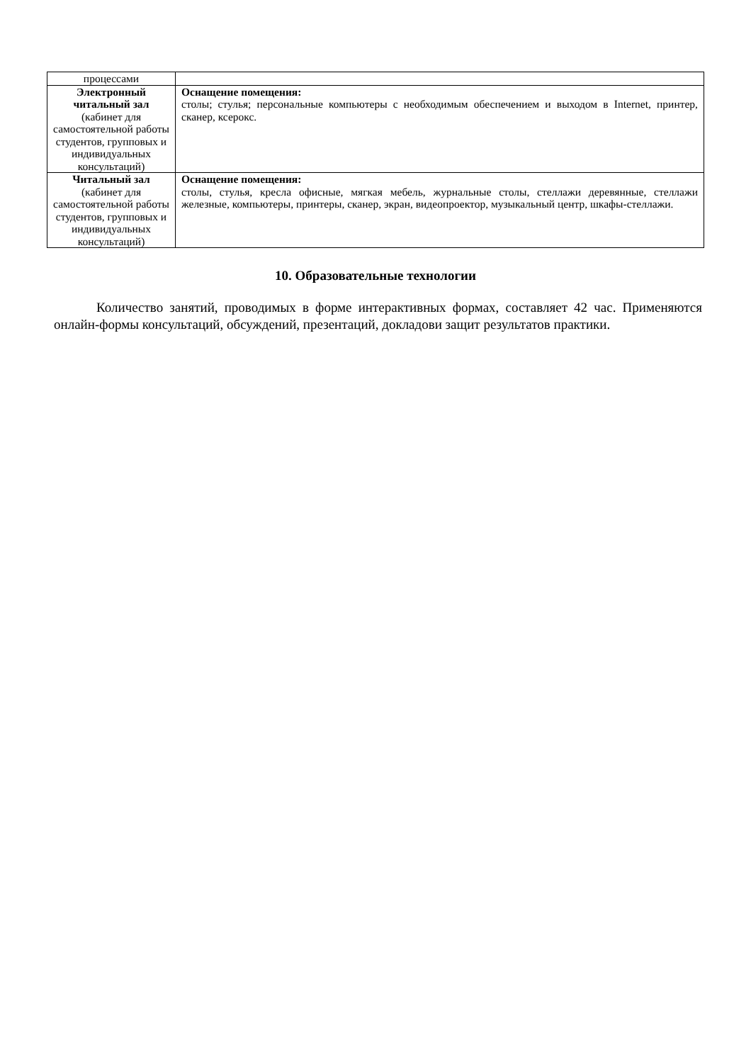| процессами | |
| Электронный читальный зал (кабинет для самостоятельной работы студентов, групповых и индивидуальных консультаций) | Оснащение помещения: столы; стулья; персональные компьютеры с необходимым обеспечением и выходом в Internet, принтер, сканер, ксерокс. |
| Читальный зал (кабинет для самостоятельной работы студентов, групповых и индивидуальных консультаций) | Оснащение помещения: столы, стулья, кресла офисные, мягкая мебель, журнальные столы, стеллажи деревянные, стеллажи железные, компьютеры, принтеры, сканер, экран, видеопроектор, музыкальный центр, шкафы-стеллажи. |
10. Образовательные технологии
Количество занятий, проводимых в форме интерактивных формах, составляет 42 час. Применяются онлайн-формы консультаций, обсуждений, презентаций, докладови защит результатов практики.